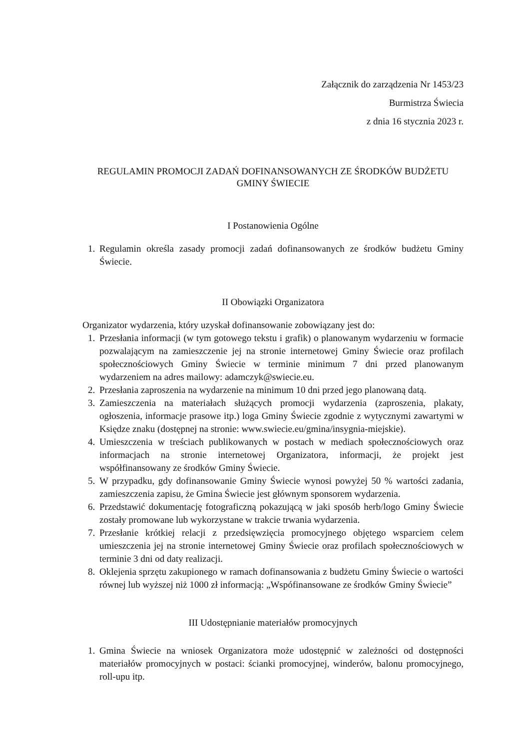Załącznik do zarządzenia Nr 1453/23
Burmistrza Świecia
z dnia 16 stycznia 2023 r.
REGULAMIN PROMOCJI ZADAŃ DOFINANSOWANYCH ZE ŚRODKÓW BUDŻETU GMINY ŚWIECIE
I Postanowienia Ogólne
1. Regulamin określa zasady promocji zadań dofinansowanych ze środków budżetu Gminy Świecie.
II Obowiązki Organizatora
Organizator wydarzenia, który uzyskał dofinansowanie zobowiązany jest do:
1. Przesłania informacji (w tym gotowego tekstu i grafik) o planowanym wydarzeniu w formacie pozwalającym na zamieszczenie jej na stronie internetowej Gminy Świecie oraz profilach społecznościowych Gminy Świecie w terminie minimum 7 dni przed planowanym wydarzeniem na adres mailowy: adamczyk@swiecie.eu.
2. Przesłania zaproszenia na wydarzenie na minimum 10 dni przed jego planowaną datą.
3. Zamieszczenia na materiałach służących promocji wydarzenia (zaproszenia, plakaty, ogłoszenia, informacje prasowe itp.) loga Gminy Świecie zgodnie z wytycznymi zawartymi w Księdze znaku (dostępnej na stronie: www.swiecie.eu/gmina/insygnia-miejskie).
4. Umieszczenia w treściach publikowanych w postach w mediach społecznościowych oraz informacjach na stronie internetowej Organizatora, informacji, że projekt jest współfinansowany ze środków Gminy Świecie.
5. W przypadku, gdy dofinansowanie Gminy Świecie wynosi powyżej 50 % wartości zadania, zamieszczenia zapisu, że Gmina Świecie jest głównym sponsorem wydarzenia.
6. Przedstawić dokumentację fotograficzną pokazującą w jaki sposób herb/logo Gminy Świecie zostały promowane lub wykorzystane w trakcie trwania wydarzenia.
7. Przesłanie krótkiej relacji z przedsięwzięcia promocyjnego objętego wsparciem celem umieszczenia jej na stronie internetowej Gminy Świecie oraz profilach społecznościowych w terminie 3 dni od daty realizacji.
8. Oklejenia sprzętu zakupionego w ramach dofinansowania z budżetu Gminy Świecie o wartości równej lub wyższej niż 1000 zł informacją: „Wspófinansowane ze środków Gminy Świecie”
III Udostępnianie materiałów promocyjnych
1. Gmina Świecie na wniosek Organizatora może udostępnić w zależności od dostępności materiałów promocyjnych w postaci: ścianki promocyjnej, winderów, balonu promocyjnego, roll-upu itp.